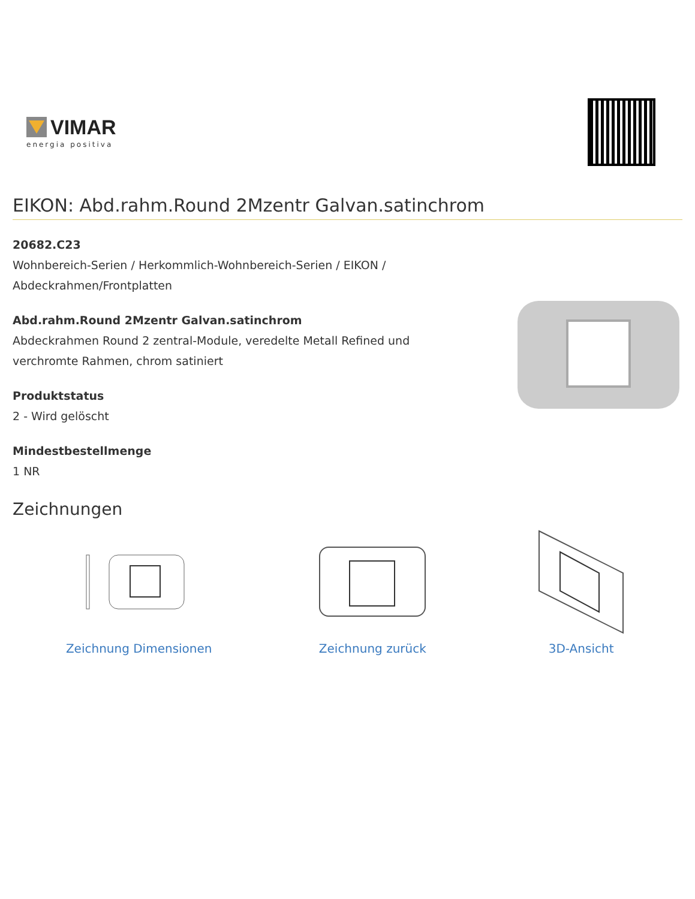VIMAR
energia positiva
EIKON: Abd.rahm.Round 2Mzentr Galvan.satinchrom
20682.C23
Wohnbereich-Serien / Herkommlich-Wohnbereich-Serien / EIKON / Abdeckrahmen/Frontplatten
Abd.rahm.Round 2Mzentr Galvan.satinchrom
Abdeckrahmen Round 2 zentral-Module, veredelte Metall Refined und verchromte Rahmen, chrom satiniert
Produktstatus
2 - Wird gelöscht
Mindestbestellmenge
1 NR
Zeichnungen
Zeichnung Dimensionen Zeichnung zurück 3D-Ansicht